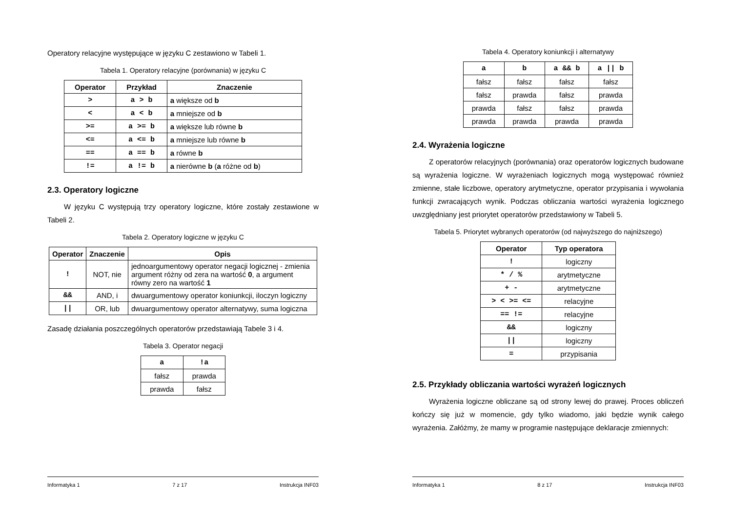Operatory relacyjne występujące w języku C zestawiono w Tabeli 1.
Tabela 1. Operatory relacyjne (porównania) w języku C
| Operator | Przykład | Znaczenie |
| --- | --- | --- |
| > | a > b | a większe od b |
| < | a < b | a mniejsze od b |
| >= | a >= b | a większe lub równe b |
| <= | a <= b | a mniejsze lub równe b |
| == | a == b | a równe b |
| != | a != b | a nierówne b ( a różne od b ) |
2.3. Operatory logiczne
W języku C występują trzy operatory logiczne, które zostały zestawione w Tabeli 2.
Tabela 2. Operatory logiczne w języku C
| Operator | Znaczenie | Opis |
| --- | --- | --- |
| ! | NOT, nie | jednoargumentowy operator negacji logicznej - zmienia argument różny od zera na wartość 0 , a argument równy zero na wartość 1 |
| && | AND, i | dwuargumentowy operator koniunkcji, iloczyn logiczny |
| // | OR, lub | dwuargumentowy operator alternatywy, suma logiczna |
Zasadę działania poszczególnych operatorów przedstawiają Tabele 3 i 4.
Tabela 3. Operator negacji
| a | !a |
| --- | --- |
| fałsz | prawda |
| prawda | fałsz |
Informatyka 1 7 z 17 Instrukcja INF03
Tabela 4. Operatory koniunkcji i alternatywy
| a | b | a && b | a // b |
| --- | --- | --- | --- |
| fałsz | fałsz | fałsz | fałsz |
| fałsz | prawda | fałsz | prawda |
| prawda | fałsz | fałsz | prawda |
| prawda | prawda | prawda | prawda |
2.4. Wyrażenia logiczne
Z operatorów relacyjnych (porównania) oraz operatorów logicznych budowane są wyrażenia logiczne. W wyrażeniach logicznych mogą występować również zmienne, stałe liczbowe, operatory arytmetyczne, operator przypisania i wywołania funkcji zwracających wynik. Podczas obliczania wartości wyrażenia logicznego uwzględniany jest priorytet operatorów przedstawiony w Tabeli 5.
Tabela 5. Priorytet wybranych operatorów (od najwyższego do najniższego)
| Operator | Typ operatora |
| --- | --- |
| ! | logiczny |
| * / % | arytmetyczne |
| + - | arytmetyczne |
| > < >= <= | relacyjne |
| == != | relacyjne |
| && | logiczny |
| // | logiczny |
| = | przypisania |
2.5. Przykłady obliczania wartości wyrażeń logicznych
Wyrażenia logiczne obliczane są od strony lewej do prawej. Proces obliczeń kończy się już w momencie, gdy tylko wiadomo, jaki będzie wynik całego wyrażenia. Załóżmy, że mamy w programie następujące deklaracje zmiennych:
Informatyka 1 8 z 17 Instrukcja INF03